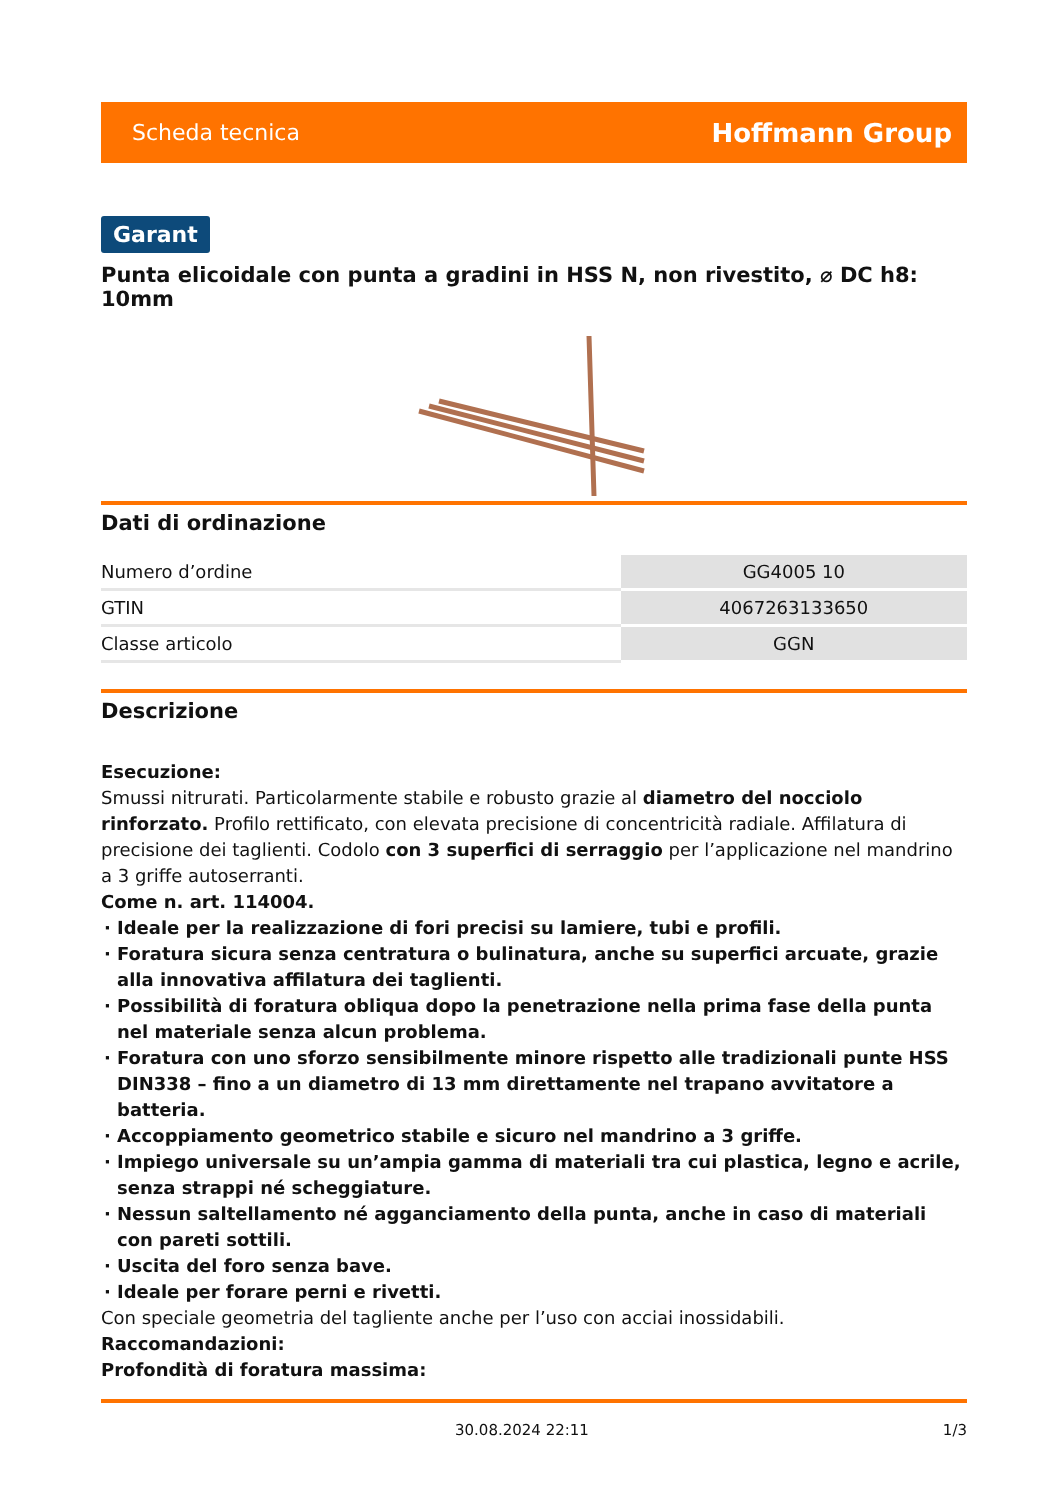Scheda tecnica Hoffmann Group
Garant
Punta elicoidale con punta a gradini in HSS N, non rivestito, ⌀ DC h8: 10mm
Dati di ordinazione
| Numero d’ordine | GG4005 10 |
| GTIN | 4067263133650 |
| Classe articolo | GGN |
Descrizione
Esecuzione:
Smussi nitrurati. Particolarmente stabile e robusto grazie al diametro del nocciolo rinforzato. Profilo rettificato, con elevata precisione di concentricità radiale. Affilatura di precisione dei taglienti. Codolo con 3 superfici di serraggio per l’applicazione nel mandrino a 3 griffe autoserranti.
Come n. art. 114004.
Ideale per la realizzazione di fori precisi su lamiere, tubi e profili.
Foratura sicura senza centratura o bulinatura, anche su superfici arcuate, grazie alla innovativa affilatura dei taglienti.
Possibilità di foratura obliqua dopo la penetrazione nella prima fase della punta nel materiale senza alcun problema.
Foratura con uno sforzo sensibilmente minore rispetto alle tradizionali punte HSS DIN338 – fino a un diametro di 13 mm direttamente nel trapano avvitatore a batteria.
Accoppiamento geometrico stabile e sicuro nel mandrino a 3 griffe.
Impiego universale su un’ampia gamma di materiali tra cui plastica, legno e acrile, senza strappi né scheggiature.
Nessun saltellamento né agganciamento della punta, anche in caso di materiali con pareti sottili.
Uscita del foro senza bave.
Ideale per forare perni e rivetti.
Con speciale geometria del tagliente anche per l’uso con acciai inossidabili.
Raccomandazioni:
Profondità di foratura massima:
30.08.2024 22:11 1/3